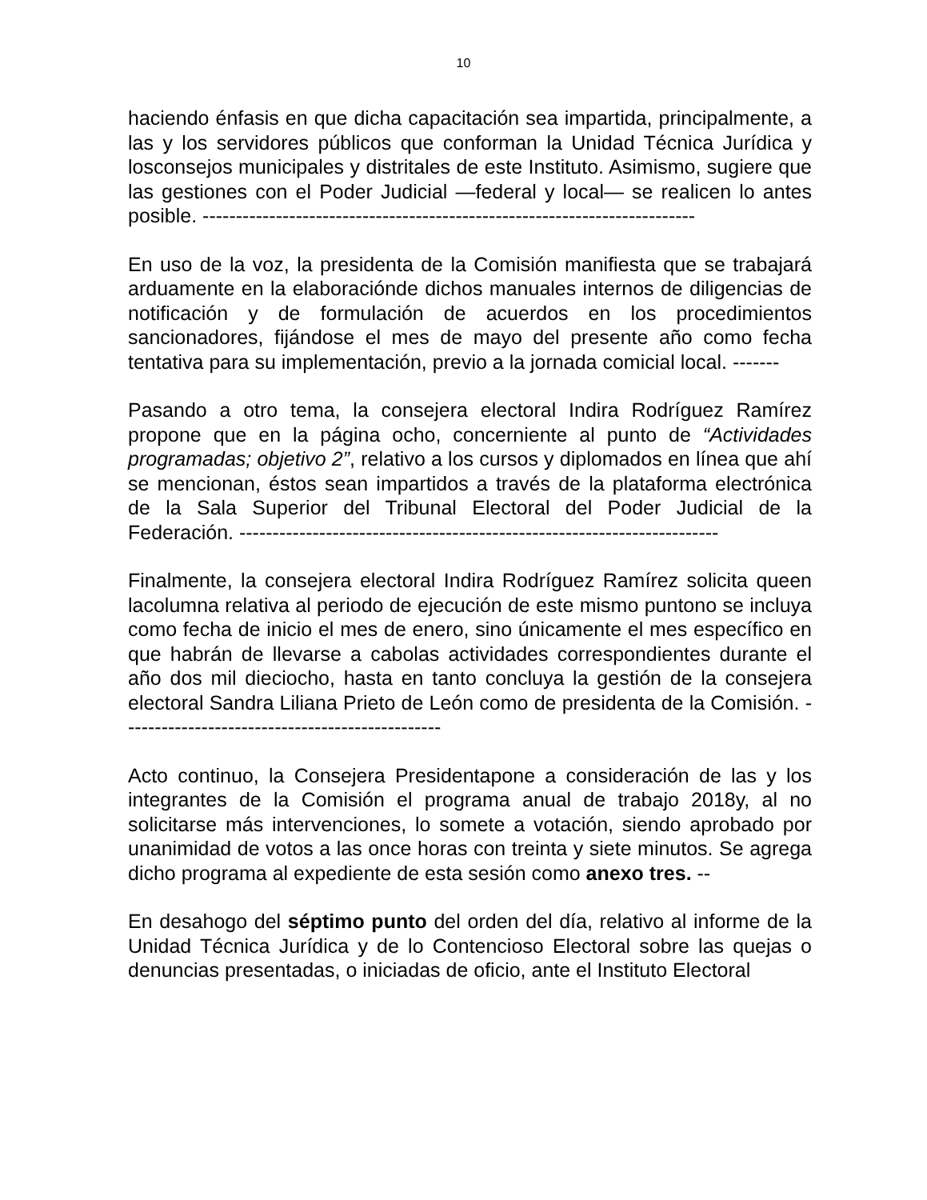10
haciendo énfasis en que dicha capacitación sea impartida, principalmente, a las y los servidores públicos que conforman la Unidad Técnica Jurídica y losconsejos municipales y distritales de este Instituto. Asimismo, sugiere que las gestiones con el Poder Judicial —federal y local— se realicen lo antes posible. --------------------------------------------------------------------------
En uso de la voz, la presidenta de la Comisión manifiesta que se trabajará arduamente en la elaboraciónde dichos manuales internos de diligencias de notificación y de formulación de acuerdos en los procedimientos sancionadores, fijándose el mes de mayo del presente año como fecha tentativa para su implementación, previo a la jornada comicial local. -------
Pasando a otro tema, la consejera electoral Indira Rodríguez Ramírez propone que en la página ocho, concerniente al punto de “Actividades programadas; objetivo 2”, relativo a los cursos y diplomados en línea que ahí se mencionan, éstos sean impartidos a través de la plataforma electrónica de la Sala Superior del Tribunal Electoral del Poder Judicial de la Federación. ------------------------------------------------------------------------
Finalmente, la consejera electoral Indira Rodríguez Ramírez solicita queen lacolumna relativa al periodo de ejecución de este mismo puntono se incluya como fecha de inicio el mes de enero, sino únicamente el mes específico en que habrán de llevarse a cabolas actividades correspondientes durante el año dos mil dieciocho, hasta en tanto concluya la gestión de la consejera electoral Sandra Liliana Prieto de León como de presidenta de la Comisión. ------------------------------------------------
Acto continuo, la Consejera Presidentapone a consideración de las y los integrantes de la Comisión el programa anual de trabajo 2018y, al no solicitarse más intervenciones, lo somete a votación, siendo aprobado por unanimidad de votos a las once horas con treinta y siete minutos. Se agrega dicho programa al expediente de esta sesión como anexo tres. --
En desahogo del séptimo punto del orden del día, relativo al informe de la Unidad Técnica Jurídica y de lo Contencioso Electoral sobre las quejas o denuncias presentadas, o iniciadas de oficio, ante el Instituto Electoral